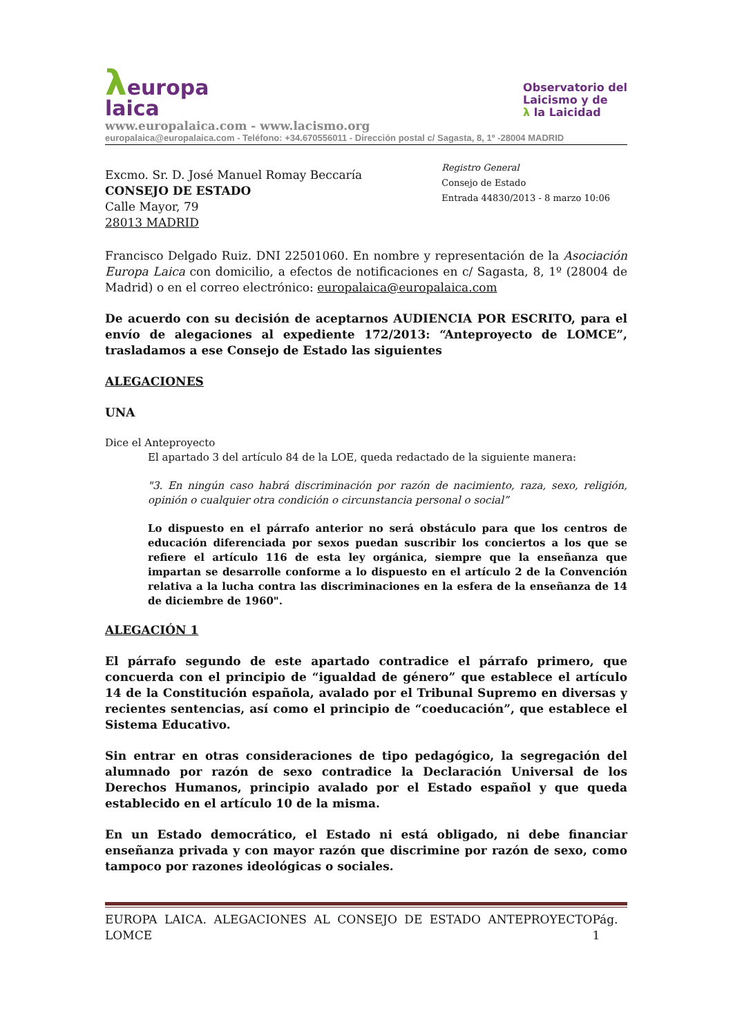λeuropa
laica
Observatorio del
Laicismo y de
λ la Laicidad
www.europalaica.com - www.lacismo.org
europalaica@europalaica.com - Teléfono: +34.670556011 - Dirección postal c/ Sagasta, 8, 1º -28004 MADRID
Excmo. Sr. D. José Manuel Romay Beccaría
CONSEJO DE ESTADO
Calle Mayor, 79
28013 MADRID
Registro General
Consejo de Estado
Entrada 44830/2013 - 8 marzo 10:06
Francisco Delgado Ruiz. DNI 22501060. En nombre y representación de la Asociación Europa Laica con domicilio, a efectos de notificaciones en c/ Sagasta, 8, 1º (28004 de Madrid) o en el correo electrónico: europalaica@europalaica.com
De acuerdo con su decisión de aceptarnos AUDIENCIA POR ESCRITO, para el envío de alegaciones al expediente 172/2013: “Anteproyecto de LOMCE”, trasladamos a ese Consejo de Estado las siguientes
ALEGACIONES
UNA
Dice el Anteproyecto
El apartado 3 del artículo 84 de la LOE, queda redactado de la siguiente manera:
"3. En ningún caso habrá discriminación por razón de nacimiento, raza, sexo, religión, opinión o cualquier otra condición o circunstancia personal o social”
Lo dispuesto en el párrafo anterior no será obstáculo para que los centros de educación diferenciada por sexos puedan suscribir los conciertos a los que se refiere el artículo 116 de esta ley orgánica, siempre que la enseñanza que impartan se desarrolle conforme a lo dispuesto en el artículo 2 de la Convención relativa a la lucha contra las discriminaciones en la esfera de la enseñanza de 14 de diciembre de 1960".
ALEGACIÓN 1
El párrafo segundo de este apartado contradice el párrafo primero, que concuerda con el principio de “igualdad de género” que establece el artículo 14 de la Constitución española, avalado por el Tribunal Supremo en diversas y recientes sentencias, así como el principio de “coeducación”, que establece el Sistema Educativo.
Sin entrar en otras consideraciones de tipo pedagógico, la segregación del alumnado por razón de sexo contradice la Declaración Universal de los Derechos Humanos, principio avalado por el Estado español y que queda establecido en el artículo 10 de la misma.
En un Estado democrático, el Estado ni está obligado, ni debe financiar enseñanza privada y con mayor razón que discrimine por razón de sexo, como tampoco por razones ideológicas o sociales.
EUROPA LAICA. ALEGACIONES AL CONSEJO DE ESTADO ANTEPROYECTO LOMCE Pág. 1